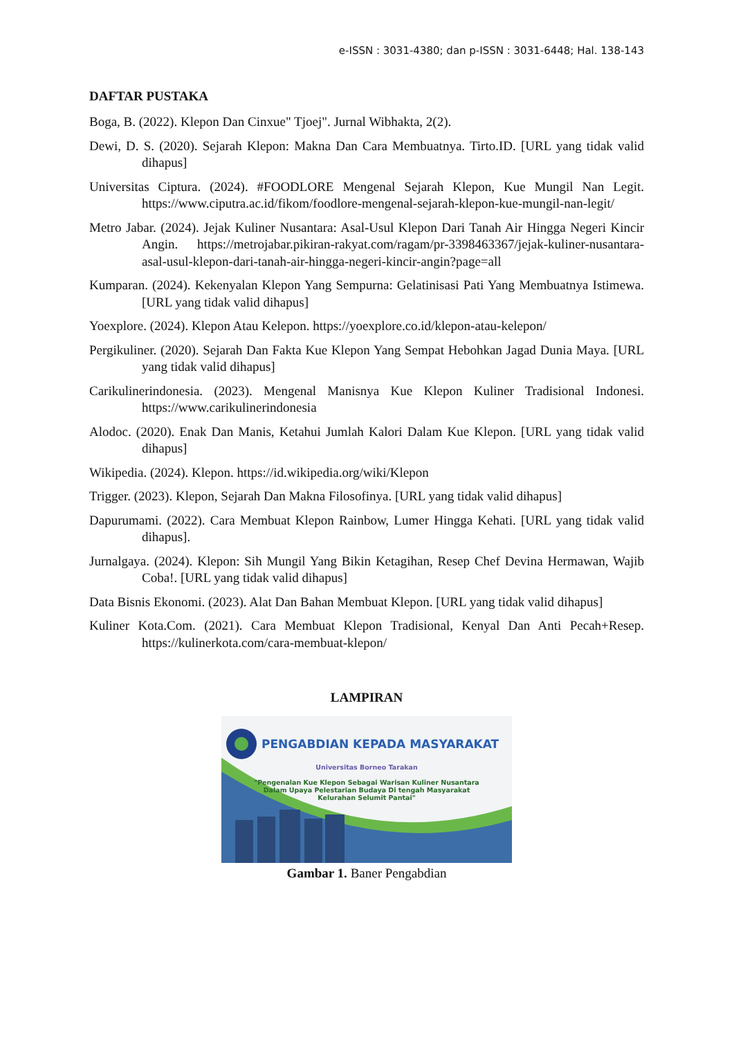e-ISSN : 3031-4380; dan p-ISSN : 3031-6448; Hal. 138-143
DAFTAR PUSTAKA
Boga, B. (2022). Klepon Dan Cinxue" Tjoej". Jurnal Wibhakta, 2(2).
Dewi, D. S. (2020). Sejarah Klepon: Makna Dan Cara Membuatnya. Tirto.ID. [URL yang tidak valid dihapus]
Universitas Ciptura. (2024). #FOODLORE Mengenal Sejarah Klepon, Kue Mungil Nan Legit. https://www.ciputra.ac.id/fikom/foodlore-mengenal-sejarah-klepon-kue-mungil-nan-legit/
Metro Jabar. (2024). Jejak Kuliner Nusantara: Asal-Usul Klepon Dari Tanah Air Hingga Negeri Kincir Angin. https://metrojabar.pikiran-rakyat.com/ragam/pr-3398463367/jejak-kuliner-nusantara-asal-usul-klepon-dari-tanah-air-hingga-negeri-kincir-angin?page=all
Kumparan. (2024). Kekenyalan Klepon Yang Sempurna: Gelatinisasi Pati Yang Membuatnya Istimewa. [URL yang tidak valid dihapus]
Yoexplore. (2024). Klepon Atau Kelepon. https://yoexplore.co.id/klepon-atau-kelepon/
Pergikuliner. (2020). Sejarah Dan Fakta Kue Klepon Yang Sempat Hebohkan Jagad Dunia Maya. [URL yang tidak valid dihapus]
Carikulinerindonesia. (2023). Mengenal Manisnya Kue Klepon Kuliner Tradisional Indonesi. https://www.carikulinerindonesia
Alodoc. (2020). Enak Dan Manis, Ketahui Jumlah Kalori Dalam Kue Klepon. [URL yang tidak valid dihapus]
Wikipedia. (2024). Klepon. https://id.wikipedia.org/wiki/Klepon
Trigger. (2023). Klepon, Sejarah Dan Makna Filosofinya. [URL yang tidak valid dihapus]
Dapurumami. (2022). Cara Membuat Klepon Rainbow, Lumer Hingga Kehati. [URL yang tidak valid dihapus].
Jurnalgaya. (2024). Klepon: Sih Mungil Yang Bikin Ketagihan, Resep Chef Devina Hermawan, Wajib Coba!. [URL yang tidak valid dihapus]
Data Bisnis Ekonomi. (2023). Alat Dan Bahan Membuat Klepon. [URL yang tidak valid dihapus]
Kuliner Kota.Com. (2021). Cara Membuat Klepon Tradisional, Kenyal Dan Anti Pecah+Resep. https://kulinerkota.com/cara-membuat-klepon/
LAMPIRAN
PENGABDIAN KEPADA MASYARAKAT
Universitas Borneo Tarakan
"Pengenalan Kue Klepon Sebagai Warisan Kuliner Nusantara
Dalam Upaya Pelestarian Budaya Di tengah Masyarakat
Kelurahan Selumit Pantai"
Gambar 1. Baner Pengabdian